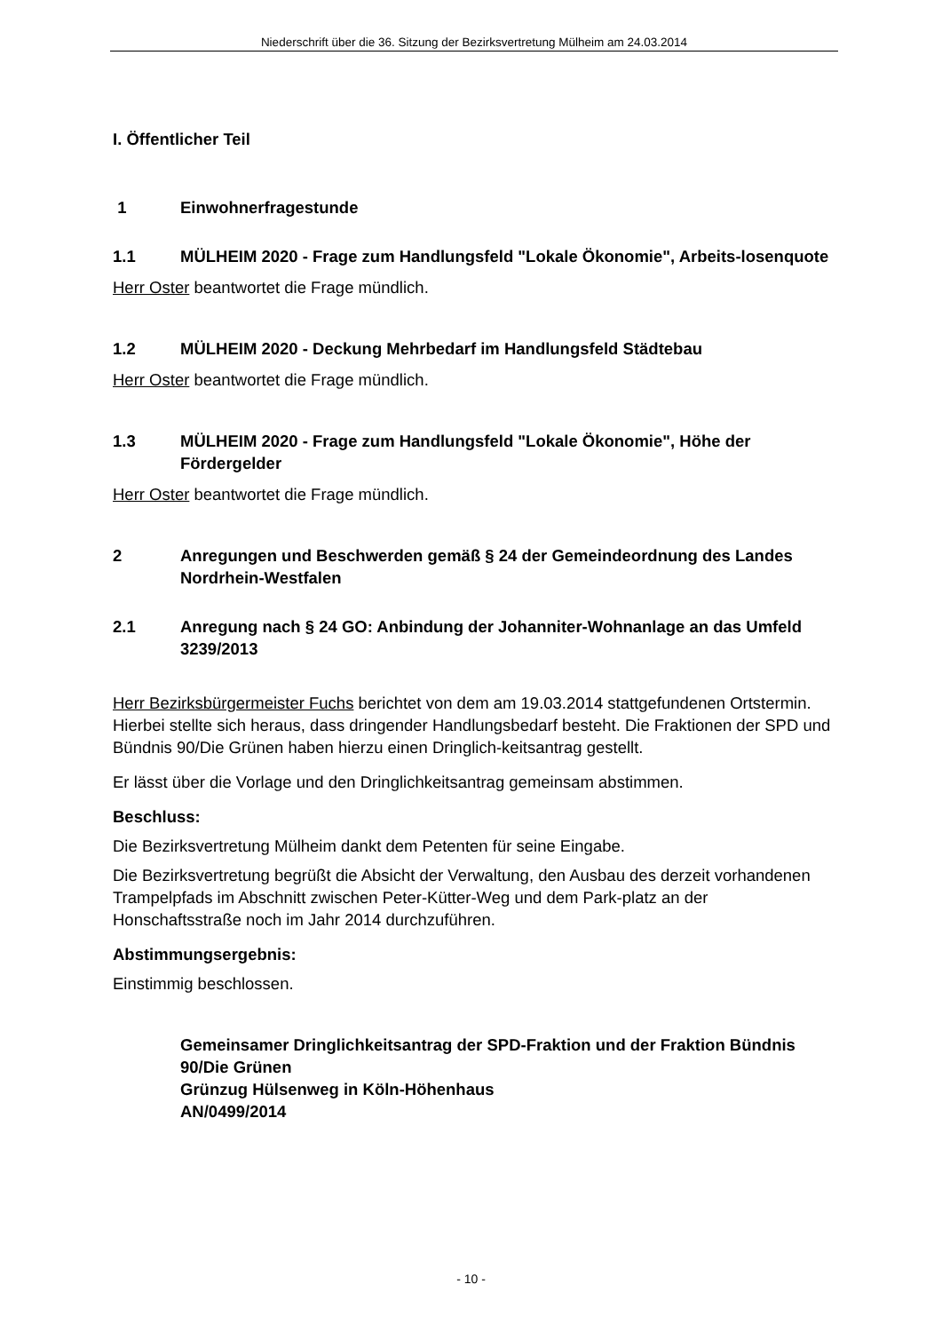Niederschrift über die 36. Sitzung der Bezirksvertretung Mülheim am 24.03.2014
I. Öffentlicher Teil
1 Einwohnerfragestunde
1.1 MÜLHEIM 2020 - Frage zum Handlungsfeld "Lokale Ökonomie", Arbeits-losenquote
Herr Oster beantwortet die Frage mündlich.
1.2 MÜLHEIM 2020 - Deckung Mehrbedarf im Handlungsfeld Städtebau
Herr Oster beantwortet die Frage mündlich.
1.3 MÜLHEIM 2020 - Frage zum Handlungsfeld "Lokale Ökonomie", Höhe der Fördergelder
Herr Oster beantwortet die Frage mündlich.
2 Anregungen und Beschwerden gemäß § 24 der Gemeindeordnung des Landes Nordrhein-Westfalen
2.1 Anregung nach § 24 GO: Anbindung der Johanniter-Wohnanlage an das Umfeld
3239/2013
Herr Bezirksbürgermeister Fuchs berichtet von dem am 19.03.2014 stattgefundenen Ortstermin. Hierbei stellte sich heraus, dass dringender Handlungsbedarf besteht. Die Fraktionen der SPD und Bündnis 90/Die Grünen haben hierzu einen Dringlich-keitsantrag gestellt.
Er lässt über die Vorlage und den Dringlichkeitsantrag gemeinsam abstimmen.
Beschluss:
Die Bezirksvertretung Mülheim dankt dem Petenten für seine Eingabe.
Die Bezirksvertretung begrüßt die Absicht der Verwaltung, den Ausbau des derzeit vorhandenen Trampelpfads im Abschnitt zwischen Peter-Kütter-Weg und dem Park-platz an der Honschaftsstraße noch im Jahr 2014 durchzuführen.
Abstimmungsergebnis:
Einstimmig beschlossen.
Gemeinsamer Dringlichkeitsantrag der SPD-Fraktion und der Fraktion Bündnis 90/Die Grünen
Grünzug Hülsenweg in Köln-Höhenhaus
AN/0499/2014
- 10 -